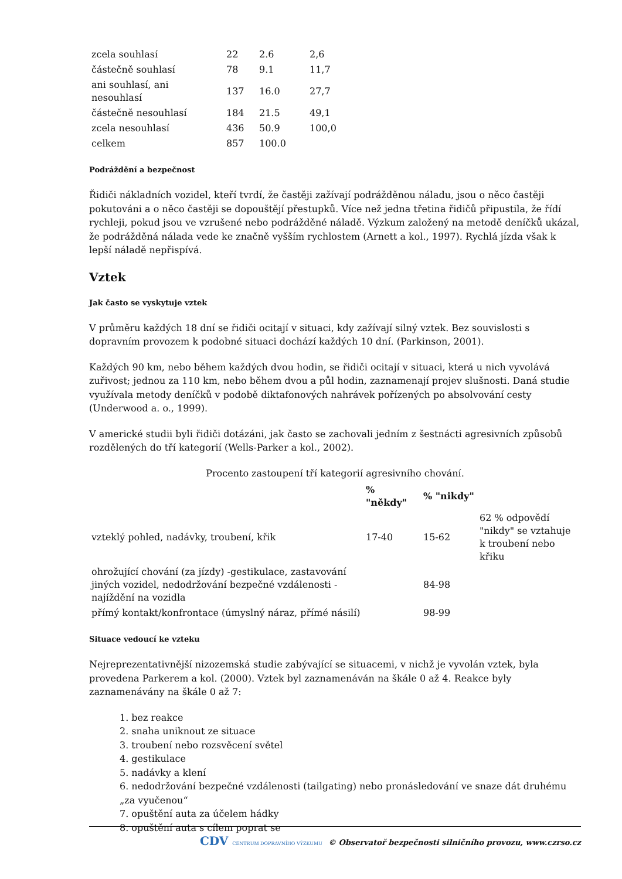| zcela souhlasí | 22 | 2.6 | 2,6 |
| částečně souhlasí | 78 | 9.1 | 11,7 |
| ani souhlasí, ani nesouhlasí | 137 | 16.0 | 27,7 |
| částečně nesouhlasí | 184 | 21.5 | 49,1 |
| zcela nesouhlasí | 436 | 50.9 | 100,0 |
| celkem | 857 | 100.0 | |
Podráždění a bezpečnost
Řidiči nákladních vozidel, kteří tvrdí, že častěji zažívají podrážděnou náladu, jsou o něco častěji pokutováni a o něco častěji se dopouštějí přestupků. Více než jedna třetina řidičů připustila, že řídí rychleji, pokud jsou ve vzrušené nebo podrážděné náladě. Výzkum založený na metodě deníčků ukázal, že podrážděná nálada vede ke značně vyšším rychlostem (Arnett a kol., 1997). Rychlá jízda však k lepší náladě nepřispívá.
Vztek
Jak často se vyskytuje vztek
V průměru každých 18 dní se řidiči ocitají v situaci, kdy zažívají silný vztek. Bez souvislosti s dopravním provozem k podobné situaci dochází každých 10 dní. (Parkinson, 2001).
Každých 90 km, nebo během každých dvou hodin, se řidiči ocitají v situaci, která u nich vyvolává zuřivost; jednou za 110 km, nebo během dvou a půl hodin, zaznamenají projev slušnosti. Daná studie využívala metody deníčků v podobě diktafonových nahrávek pořízených po absolvování cesty (Underwood a. o., 1999).
V americké studii byli řidiči dotázáni, jak často se zachovali jedním z šestnácti agresivních způsobů rozdělených do tří kategorií (Wells-Parker a kol., 2002).
Procento zastoupení tří kategorií agresivního chování.
| | % "někdy" | % "nikdy" | |
| --- | --- | --- | --- |
| vzteklý pohled, nadávky, troubení, křik | 17-40 | 15-62 | 62 % odpovědí "nikdy" se vztahuje k troubení nebo křiku |
| ohrožující chování (za jízdy) -gestikulace, zastavování jiných vozidel, nedodržování bezpečné vzdálenosti - najíždění na vozidla | | 84-98 | |
| přímý kontakt/konfrontace (úmyslný náraz, přímé násilí) | | 98-99 | |
Situace vedoucí ke vzteku
Nejreprezentativnější nizozemská studie zabývající se situacemi, v nichž je vyvolán vztek, byla provedena Parkerem a kol. (2000). Vztek byl zaznamenáván na škále 0 až 4. Reakce byly zaznamenávány na škále 0 až 7:
1. bez reakce
2. snaha uniknout ze situace
3. troubení nebo rozsvěcení světel
4. gestikulace
5. nadávky a klení
6. nedodržování bezpečné vzdálenosti (tailgating) nebo pronásledování ve snaze dát druhému „za vyučenou“
7. opuštění auta za účelem hádky
8. opuštění auta s cílem poprat se
CDV CENTRUM DOPRAVNÍHO VÝZKUMU © Observatoř bezpečnosti silničního provozu, www.czrso.cz